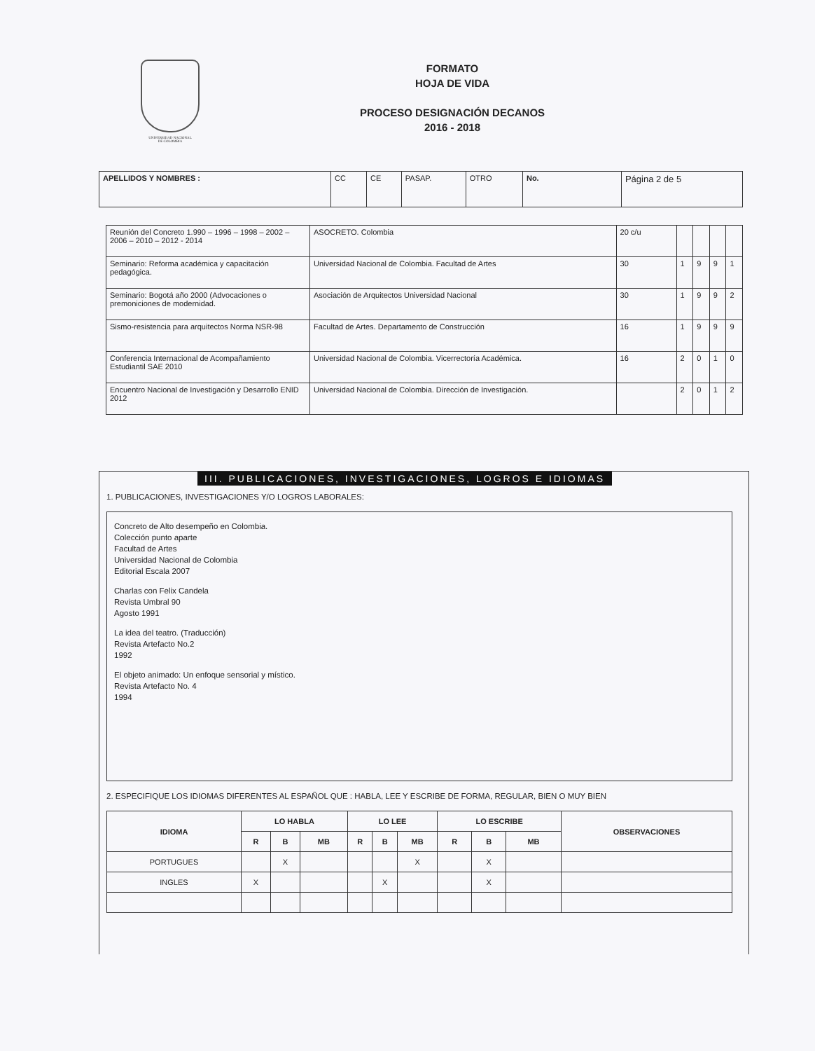UNIVERSIDAD NACIONAL
DE COLOMBIA
FORMATO
HOJA DE VIDA
PROCESO DESIGNACIÓN DECANOS
2016 - 2018
| APELLIDOS Y NOMBRES : | CC | CE | PASAP. | OTRO | No. | Página 2 de 5 |
| Reunión del Concreto 1.990 – 1996 – 1998 – 2002 – 2006 – 2010 – 2012 - 2014 | ASOCRETO. Colombia | 20 c/u | | | | |
| Seminario: Reforma académica y capacitación pedagógica. | Universidad Nacional de Colombia. Facultad de Artes | 30 | 1 | 9 | 9 | 1 |
| Seminario: Bogotá año 2000 (Advocaciones o premoniciones de modernidad. | Asociación de Arquitectos Universidad Nacional | 30 | 1 | 9 | 9 | 2 |
| Sismo-resistencia para arquitectos Norma NSR-98 | Facultad de Artes. Departamento de Construcción | 16 | 1 | 9 | 9 | 9 |
| Conferencia Internacional de Acompañamiento Estudiantil SAE 2010 | Universidad Nacional de Colombia. Vicerrectoría Académica. | 16 | 2 | 0 | 1 | 0 |
| Encuentro Nacional de Investigación y Desarrollo ENID 2012 | Universidad Nacional de Colombia. Dirección de Investigación. | | 2 | 0 | 1 | 2 |
III. PUBLICACIONES, INVESTIGACIONES, LOGROS E IDIOMAS
1. PUBLICACIONES, INVESTIGACIONES Y/O LOGROS LABORALES:
Concreto de Alto desempeño en Colombia.
Colección punto aparte
Facultad de Artes
Universidad Nacional de Colombia
Editorial Escala 2007
Charlas con Felix Candela
Revista Umbral 90
Agosto 1991
La idea del teatro. (Traducción)
Revista Artefacto No.2
1992
El objeto animado: Un enfoque sensorial y místico.
Revista Artefacto No. 4
1994
2. ESPECIFIQUE LOS IDIOMAS DIFERENTES AL ESPAÑOL QUE : HABLA, LEE Y ESCRIBE DE FORMA, REGULAR, BIEN O MUY BIEN
| IDIOMA | LO HABLA | | | LO LEE | | | LO ESCRIBE | | | OBSERVACIONES |
| --- | --- | --- | --- | --- | --- | --- | --- | --- | --- | --- |
| | R | B | MB | R | B | MB | R | B | MB | |
| PORTUGUES | | X | | | | X | | X | | |
| INGLES | X | | | | X | | | X | | |